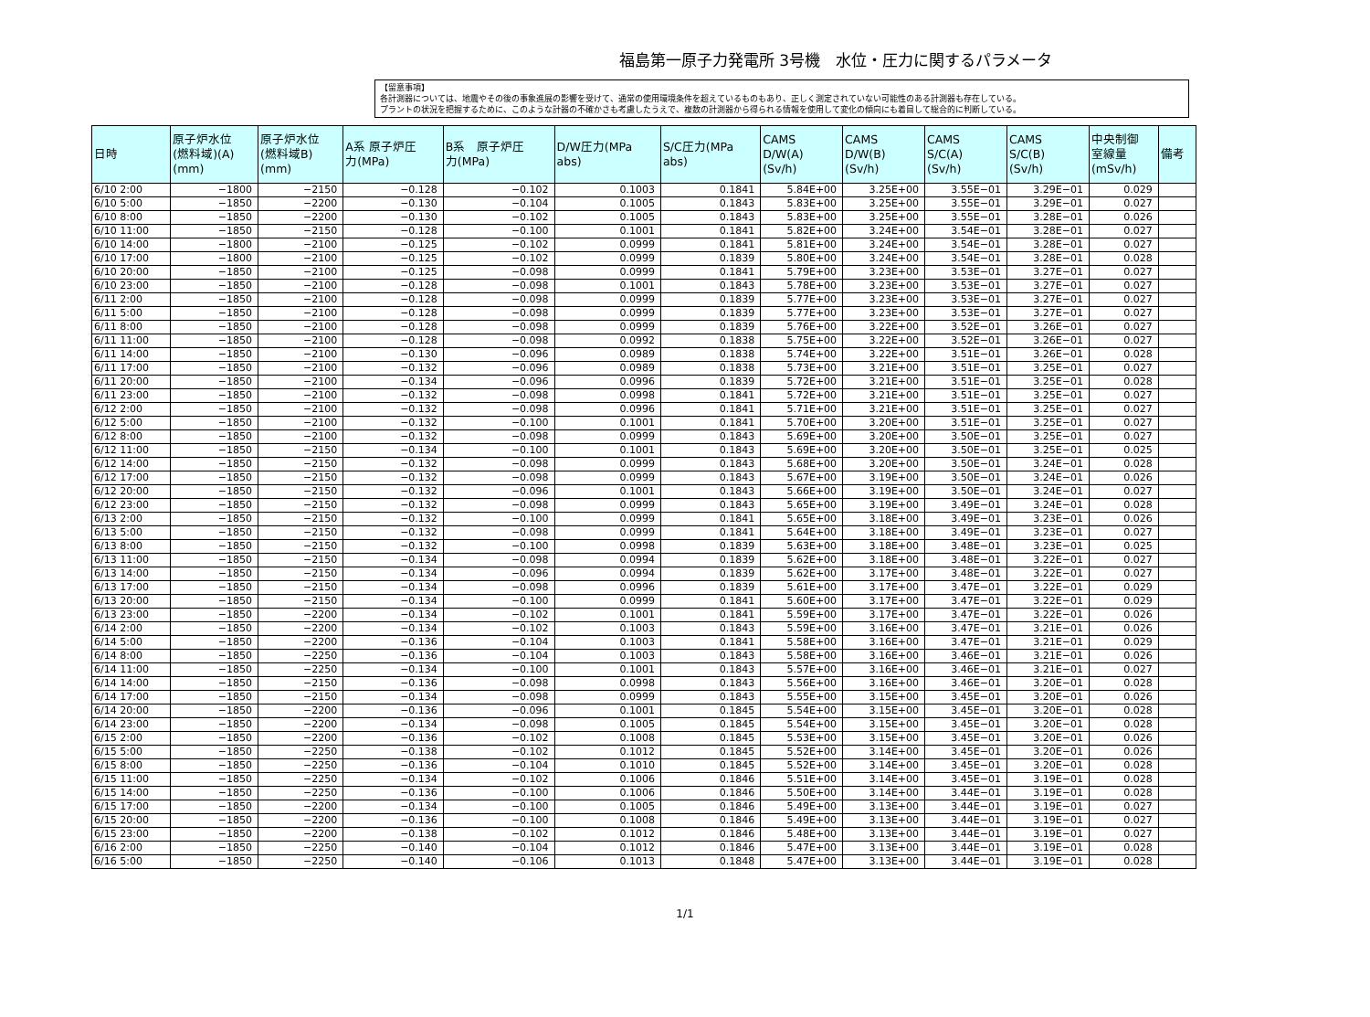福島第一原子力発電所 3号機　水位・圧力に関するパラメータ
【留意事項】
各計測器については、地震やその後の事象進展の影響を受けて、通常の使用環境条件を超えているものもあり、正しく測定されていない可能性のある計測器も存在している。
プラントの状況を把握するために、このような計器の不確かさも考慮したうえで、複数の計測器から得られる情報を使用して変化の傾向にも着目して総合的に判断している。
| 日時 | 原子炉水位 (燃料域)(A) (mm) | 原子炉水位 (燃料域B) (mm) | A系 原子炉圧 力(MPa) | B系 原子炉圧 力(MPa) | D/W圧力(MPa abs) | S/C圧力(MPa abs) | CAMS D/W(A) (Sv/h) | CAMS D/W(B) (Sv/h) | CAMS S/C(A) (Sv/h) | CAMS S/C(B) (Sv/h) | 中央制御 室線量 (mSv/h) | 備考 |
| --- | --- | --- | --- | --- | --- | --- | --- | --- | --- | --- | --- | --- |
| 6/10 2:00 | −1800 | −2150 | −0.128 | −0.102 | 0.1003 | 0.1841 | 5.84E+00 | 3.25E+00 | 3.55E−01 | 3.29E−01 | 0.029 | |
| 6/10 5:00 | −1850 | −2200 | −0.130 | −0.104 | 0.1005 | 0.1843 | 5.83E+00 | 3.25E+00 | 3.55E−01 | 3.29E−01 | 0.027 | |
| 6/10 8:00 | −1850 | −2200 | −0.130 | −0.102 | 0.1005 | 0.1843 | 5.83E+00 | 3.25E+00 | 3.55E−01 | 3.28E−01 | 0.026 | |
| 6/10 11:00 | −1850 | −2150 | −0.128 | −0.100 | 0.1001 | 0.1841 | 5.82E+00 | 3.24E+00 | 3.54E−01 | 3.28E−01 | 0.027 | |
| 6/10 14:00 | −1800 | −2100 | −0.125 | −0.102 | 0.0999 | 0.1841 | 5.81E+00 | 3.24E+00 | 3.54E−01 | 3.28E−01 | 0.027 | |
| 6/10 17:00 | −1800 | −2100 | −0.125 | −0.102 | 0.0999 | 0.1839 | 5.80E+00 | 3.24E+00 | 3.54E−01 | 3.28E−01 | 0.028 | |
| 6/10 20:00 | −1850 | −2100 | −0.125 | −0.098 | 0.0999 | 0.1841 | 5.79E+00 | 3.23E+00 | 3.53E−01 | 3.27E−01 | 0.027 | |
| 6/10 23:00 | −1850 | −2100 | −0.128 | −0.098 | 0.1001 | 0.1843 | 5.78E+00 | 3.23E+00 | 3.53E−01 | 3.27E−01 | 0.027 | |
| 6/11 2:00 | −1850 | −2100 | −0.128 | −0.098 | 0.0999 | 0.1839 | 5.77E+00 | 3.23E+00 | 3.53E−01 | 3.27E−01 | 0.027 | |
| 6/11 5:00 | −1850 | −2100 | −0.128 | −0.098 | 0.0999 | 0.1839 | 5.77E+00 | 3.23E+00 | 3.53E−01 | 3.27E−01 | 0.027 | |
| 6/11 8:00 | −1850 | −2100 | −0.128 | −0.098 | 0.0999 | 0.1839 | 5.76E+00 | 3.22E+00 | 3.52E−01 | 3.26E−01 | 0.027 | |
| 6/11 11:00 | −1850 | −2100 | −0.128 | −0.098 | 0.0992 | 0.1838 | 5.75E+00 | 3.22E+00 | 3.52E−01 | 3.26E−01 | 0.027 | |
| 6/11 14:00 | −1850 | −2100 | −0.130 | −0.096 | 0.0989 | 0.1838 | 5.74E+00 | 3.22E+00 | 3.51E−01 | 3.26E−01 | 0.028 | |
| 6/11 17:00 | −1850 | −2100 | −0.132 | −0.096 | 0.0989 | 0.1838 | 5.73E+00 | 3.21E+00 | 3.51E−01 | 3.25E−01 | 0.027 | |
| 6/11 20:00 | −1850 | −2100 | −0.134 | −0.096 | 0.0996 | 0.1839 | 5.72E+00 | 3.21E+00 | 3.51E−01 | 3.25E−01 | 0.028 | |
| 6/11 23:00 | −1850 | −2100 | −0.132 | −0.098 | 0.0998 | 0.1841 | 5.72E+00 | 3.21E+00 | 3.51E−01 | 3.25E−01 | 0.027 | |
| 6/12 2:00 | −1850 | −2100 | −0.132 | −0.098 | 0.0996 | 0.1841 | 5.71E+00 | 3.21E+00 | 3.51E−01 | 3.25E−01 | 0.027 | |
| 6/12 5:00 | −1850 | −2100 | −0.132 | −0.100 | 0.1001 | 0.1841 | 5.70E+00 | 3.20E+00 | 3.51E−01 | 3.25E−01 | 0.027 | |
| 6/12 8:00 | −1850 | −2100 | −0.132 | −0.098 | 0.0999 | 0.1843 | 5.69E+00 | 3.20E+00 | 3.50E−01 | 3.25E−01 | 0.027 | |
| 6/12 11:00 | −1850 | −2150 | −0.134 | −0.100 | 0.1001 | 0.1843 | 5.69E+00 | 3.20E+00 | 3.50E−01 | 3.25E−01 | 0.025 | |
| 6/12 14:00 | −1850 | −2150 | −0.132 | −0.098 | 0.0999 | 0.1843 | 5.68E+00 | 3.20E+00 | 3.50E−01 | 3.24E−01 | 0.028 | |
| 6/12 17:00 | −1850 | −2150 | −0.132 | −0.098 | 0.0999 | 0.1843 | 5.67E+00 | 3.19E+00 | 3.50E−01 | 3.24E−01 | 0.026 | |
| 6/12 20:00 | −1850 | −2150 | −0.132 | −0.096 | 0.1001 | 0.1843 | 5.66E+00 | 3.19E+00 | 3.50E−01 | 3.24E−01 | 0.027 | |
| 6/12 23:00 | −1850 | −2150 | −0.132 | −0.098 | 0.0999 | 0.1843 | 5.65E+00 | 3.19E+00 | 3.49E−01 | 3.24E−01 | 0.028 | |
| 6/13 2:00 | −1850 | −2150 | −0.132 | −0.100 | 0.0999 | 0.1841 | 5.65E+00 | 3.18E+00 | 3.49E−01 | 3.23E−01 | 0.026 | |
| 6/13 5:00 | −1850 | −2150 | −0.132 | −0.098 | 0.0999 | 0.1841 | 5.64E+00 | 3.18E+00 | 3.49E−01 | 3.23E−01 | 0.027 | |
| 6/13 8:00 | −1850 | −2150 | −0.132 | −0.100 | 0.0998 | 0.1839 | 5.63E+00 | 3.18E+00 | 3.48E−01 | 3.23E−01 | 0.025 | |
| 6/13 11:00 | −1850 | −2150 | −0.134 | −0.098 | 0.0994 | 0.1839 | 5.62E+00 | 3.18E+00 | 3.48E−01 | 3.22E−01 | 0.027 | |
| 6/13 14:00 | −1850 | −2150 | −0.134 | −0.096 | 0.0994 | 0.1839 | 5.62E+00 | 3.17E+00 | 3.48E−01 | 3.22E−01 | 0.027 | |
| 6/13 17:00 | −1850 | −2150 | −0.134 | −0.098 | 0.0996 | 0.1839 | 5.61E+00 | 3.17E+00 | 3.47E−01 | 3.22E−01 | 0.029 | |
| 6/13 20:00 | −1850 | −2150 | −0.134 | −0.100 | 0.0999 | 0.1841 | 5.60E+00 | 3.17E+00 | 3.47E−01 | 3.22E−01 | 0.029 | |
| 6/13 23:00 | −1850 | −2200 | −0.134 | −0.102 | 0.1001 | 0.1841 | 5.59E+00 | 3.17E+00 | 3.47E−01 | 3.22E−01 | 0.026 | |
| 6/14 2:00 | −1850 | −2200 | −0.134 | −0.102 | 0.1003 | 0.1843 | 5.59E+00 | 3.16E+00 | 3.47E−01 | 3.21E−01 | 0.026 | |
| 6/14 5:00 | −1850 | −2200 | −0.136 | −0.104 | 0.1003 | 0.1841 | 5.58E+00 | 3.16E+00 | 3.47E−01 | 3.21E−01 | 0.029 | |
| 6/14 8:00 | −1850 | −2250 | −0.136 | −0.104 | 0.1003 | 0.1843 | 5.58E+00 | 3.16E+00 | 3.46E−01 | 3.21E−01 | 0.026 | |
| 6/14 11:00 | −1850 | −2250 | −0.134 | −0.100 | 0.1001 | 0.1843 | 5.57E+00 | 3.16E+00 | 3.46E−01 | 3.21E−01 | 0.027 | |
| 6/14 14:00 | −1850 | −2150 | −0.136 | −0.098 | 0.0998 | 0.1843 | 5.56E+00 | 3.16E+00 | 3.46E−01 | 3.20E−01 | 0.028 | |
| 6/14 17:00 | −1850 | −2150 | −0.134 | −0.098 | 0.0999 | 0.1843 | 5.55E+00 | 3.15E+00 | 3.45E−01 | 3.20E−01 | 0.026 | |
| 6/14 20:00 | −1850 | −2200 | −0.136 | −0.096 | 0.1001 | 0.1845 | 5.54E+00 | 3.15E+00 | 3.45E−01 | 3.20E−01 | 0.028 | |
| 6/14 23:00 | −1850 | −2200 | −0.134 | −0.098 | 0.1005 | 0.1845 | 5.54E+00 | 3.15E+00 | 3.45E−01 | 3.20E−01 | 0.028 | |
| 6/15 2:00 | −1850 | −2200 | −0.136 | −0.102 | 0.1008 | 0.1845 | 5.53E+00 | 3.15E+00 | 3.45E−01 | 3.20E−01 | 0.026 | |
| 6/15 5:00 | −1850 | −2250 | −0.138 | −0.102 | 0.1012 | 0.1845 | 5.52E+00 | 3.14E+00 | 3.45E−01 | 3.20E−01 | 0.026 | |
| 6/15 8:00 | −1850 | −2250 | −0.136 | −0.104 | 0.1010 | 0.1845 | 5.52E+00 | 3.14E+00 | 3.45E−01 | 3.20E−01 | 0.028 | |
| 6/15 11:00 | −1850 | −2250 | −0.134 | −0.102 | 0.1006 | 0.1846 | 5.51E+00 | 3.14E+00 | 3.45E−01 | 3.19E−01 | 0.028 | |
| 6/15 14:00 | −1850 | −2250 | −0.136 | −0.100 | 0.1006 | 0.1846 | 5.50E+00 | 3.14E+00 | 3.44E−01 | 3.19E−01 | 0.028 | |
| 6/15 17:00 | −1850 | −2200 | −0.134 | −0.100 | 0.1005 | 0.1846 | 5.49E+00 | 3.13E+00 | 3.44E−01 | 3.19E−01 | 0.027 | |
| 6/15 20:00 | −1850 | −2200 | −0.136 | −0.100 | 0.1008 | 0.1846 | 5.49E+00 | 3.13E+00 | 3.44E−01 | 3.19E−01 | 0.027 | |
| 6/15 23:00 | −1850 | −2200 | −0.138 | −0.102 | 0.1012 | 0.1846 | 5.48E+00 | 3.13E+00 | 3.44E−01 | 3.19E−01 | 0.027 | |
| 6/16 2:00 | −1850 | −2250 | −0.140 | −0.104 | 0.1012 | 0.1846 | 5.47E+00 | 3.13E+00 | 3.44E−01 | 3.19E−01 | 0.028 | |
| 6/16 5:00 | −1850 | −2250 | −0.140 | −0.106 | 0.1013 | 0.1848 | 5.47E+00 | 3.13E+00 | 3.44E−01 | 3.19E−01 | 0.028 | |
1/1